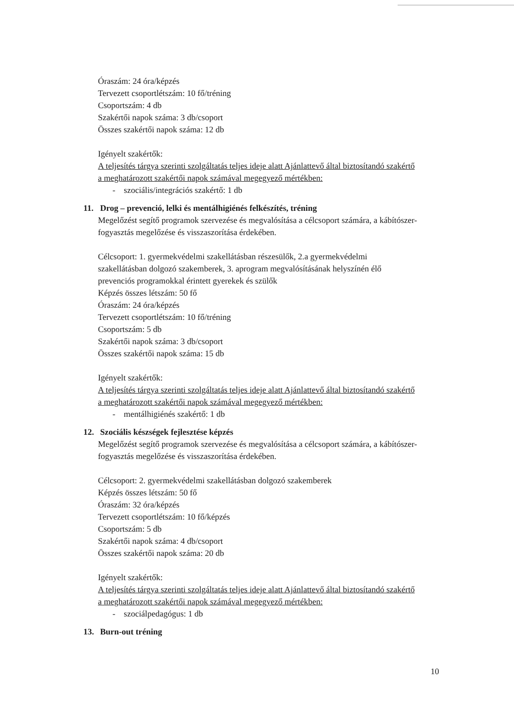Óraszám: 24 óra/képzés
Tervezett csoportlétszám: 10 fő/tréning
Csoportszám: 4 db
Szakértői napok száma: 3 db/csoport
Összes szakértői napok száma: 12 db
Igényelt szakértők:
A teljesítés tárgya szerinti szolgáltatás teljes ideje alatt Ajánlattevő által biztosítandó szakértő a meghatározott szakértői napok számával megegyező mértékben:
- szociális/integrációs szakértő: 1 db
11. Drog – prevenció, lelki és mentálhigiénés felkészítés, tréning
Megelőzést segítő programok szervezése és megvalósítása a célcsoport számára, a kábítószer-fogyasztás megelőzése és visszaszorítása érdekében.
Célcsoport: 1. gyermekvédelmi szakellátásban részesülők, 2.a gyermekvédelmi szakellátásban dolgozó szakemberek, 3. aprogram megvalósításának helyszínén élő prevenciós programokkal érintett gyerekek és szülők
Képzés összes létszám: 50 fő
Óraszám: 24 óra/képzés
Tervezett csoportlétszám: 10 fő/tréning
Csoportszám: 5 db
Szakértői napok száma: 3 db/csoport
Összes szakértői napok száma: 15 db
Igényelt szakértők:
A teljesítés tárgya szerinti szolgáltatás teljes ideje alatt Ajánlattevő által biztosítandó szakértő a meghatározott szakértői napok számával megegyező mértékben:
- mentálhigiénés szakértő: 1 db
12. Szociális készségek fejlesztése képzés
Megelőzést segítő programok szervezése és megvalósítása a célcsoport számára, a kábítószer-fogyasztás megelőzése és visszaszorítása érdekében.
Célcsoport: 2. gyermekvédelmi szakellátásban dolgozó szakemberek
Képzés összes létszám: 50 fő
Óraszám: 32 óra/képzés
Tervezett csoportlétszám: 10 fő/képzés
Csoportszám: 5 db
Szakértői napok száma: 4 db/csoport
Összes szakértői napok száma: 20 db
Igényelt szakértők:
A teljesítés tárgya szerinti szolgáltatás teljes ideje alatt Ajánlattevő által biztosítandó szakértő a meghatározott szakértői napok számával megegyező mértékben:
- szociálpedagógus: 1 db
13. Burn-out tréning
10